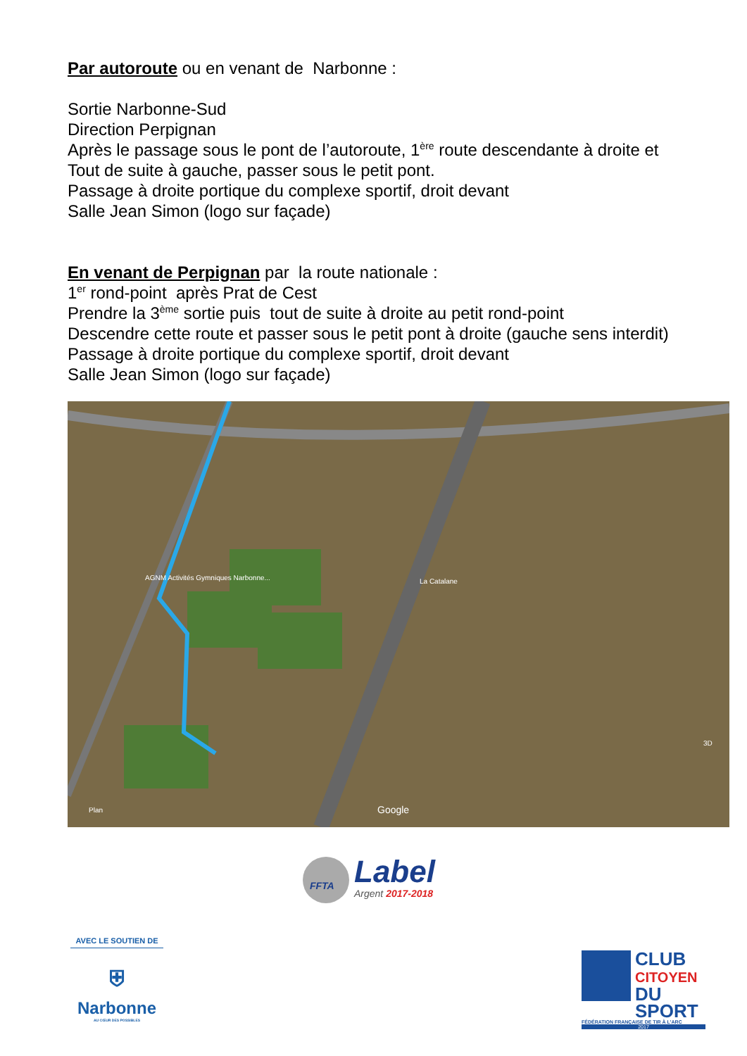Par autoroute ou en venant de Narbonne :
Sortie Narbonne-Sud
Direction Perpignan
Après le passage sous le pont de l’autoroute, 1<sup>ère</sup> route descendante à droite et
Tout de suite à gauche, passer sous le petit pont.
Passage à droite portique du complexe sportif, droit devant
Salle Jean Simon (logo sur façade)
En venant de Perpignan par la route nationale :
1<sup>er</sup> rond-point après Prat de Cest
Prendre la 3<sup>ème</sup> sortie puis tout de suite à droite au petit rond-point
Descendre cette route et passer sous le petit pont à droite (gauche sens interdit)
Passage à droite portique du complexe sportif, droit devant
Salle Jean Simon (logo sur façade)
AGNM Activités Gymniques Narbonne... La Catalane
Google Plan
3D
FFTA
Label
Argent 2017-2018
AVEC LE SOUTIEN DE
⛨
Narbonne
AU CŒUR DES POSSIBLES
CLUB
CITOYEN
DU SPORT
FÉDÉRATION FRANÇAISE DE TIR À L'ARC
2017